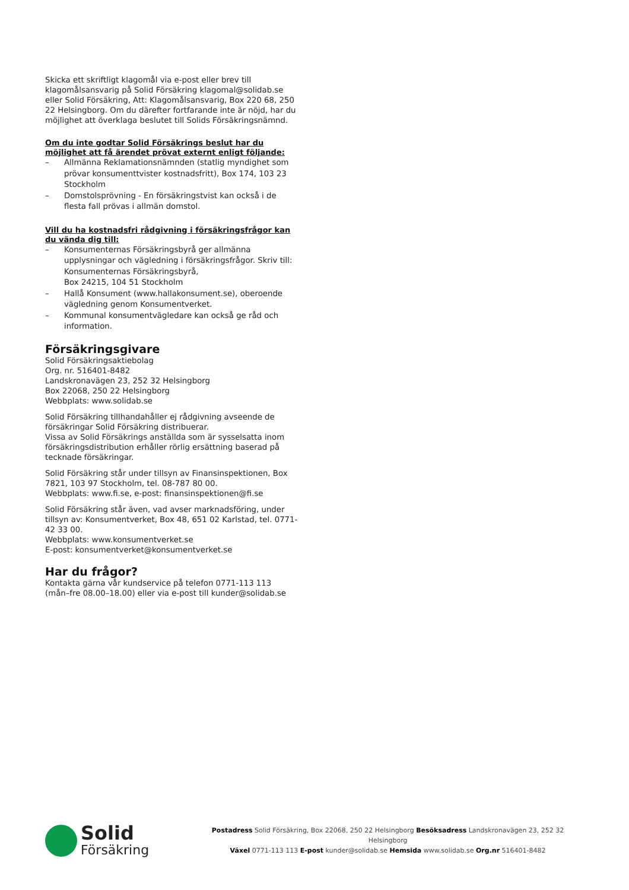Skicka ett skriftligt klagomål via e-post eller brev till klagomålsansvarig på Solid Försäkring klagomal@solidab.se eller Solid Försäkring, Att: Klagomålsansvarig, Box 220 68, 250 22 Helsingborg. Om du därefter fortfarande inte är nöjd, har du möjlighet att överklaga beslutet till Solids Försäkringsnämnd.
Om du inte godtar Solid Försäkrings beslut har du möjlighet att få ärendet prövat externt enligt följande:
– Allmänna Reklamationsnämnden (statlig myndighet som prövar konsumenttvister kostnadsfritt), Box 174, 103 23 Stockholm
– Domstolsprövning - En försäkringstvist kan också i de flesta fall prövas i allmän domstol.
Vill du ha kostnadsfri rådgivning i försäkringsfrågor kan du vända dig till:
– Konsumenternas Försäkringsbyrå ger allmänna upplysningar och vägledning i försäkringsfrågor. Skriv till: Konsumenternas Försäkringsbyrå,
Box 24215, 104 51 Stockholm
– Hallå Konsument (www.hallakonsument.se), oberoende vägledning genom Konsumentverket.
– Kommunal konsumentvägledare kan också ge råd och information.
Försäkringsgivare
Solid Försäkringsaktiebolag
Org. nr. 516401-8482
Landskronavägen 23, 252 32 Helsingborg
Box 22068, 250 22 Helsingborg
Webbplats: www.solidab.se
Solid Försäkring tillhandahåller ej rådgivning avseende de försäkringar Solid Försäkring distribuerar.
Vissa av Solid Försäkrings anställda som är sysselsatta inom försäkringsdistribution erhåller rörlig ersättning baserad på tecknade försäkringar.
Solid Försäkring står under tillsyn av Finansinspektionen, Box 7821, 103 97 Stockholm, tel. 08-787 80 00.
Webbplats: www.fi.se, e-post: finansinspektionen@fi.se
Solid Försäkring står även, vad avser marknadsföring, under tillsyn av: Konsumentverket, Box 48, 651 02 Karlstad, tel. 0771-42 33 00.
Webbplats: www.konsumentverket.se
E-post: konsumentverket@konsumentverket.se
Har du frågor?
Kontakta gärna vår kundservice på telefon 0771-113 113
(mån–fre 08.00–18.00) eller via e-post till kunder@solidab.se
Solid
Försäkring
Postadress Solid Försäkring, Box 22068, 250 22 Helsingborg Besöksadress Landskronavägen 23, 252 32 Helsingborg
Växel 0771-113 113 E-post kunder@solidab.se Hemsida www.solidab.se Org.nr 516401-8482